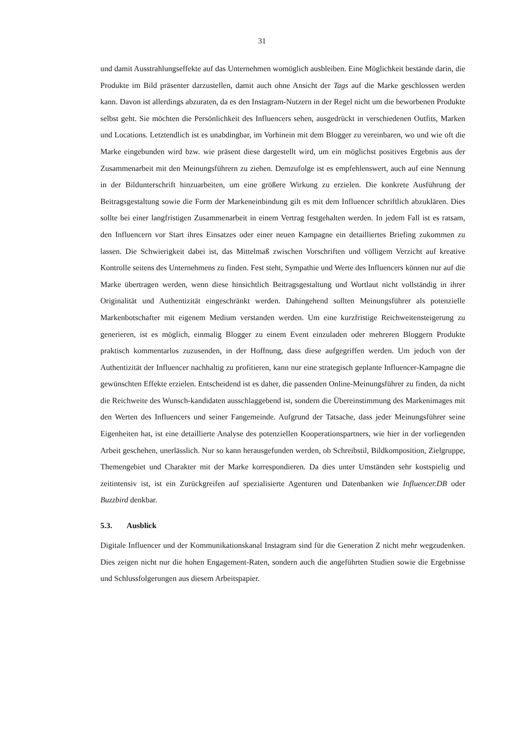31
und damit Ausstrahlungseffekte auf das Unternehmen womöglich ausbleiben. Eine Möglichkeit bestände darin, die Produkte im Bild präsenter darzustellen, damit auch ohne Ansicht der Tags auf die Marke geschlossen werden kann. Davon ist allerdings abzuraten, da es den Instagram-Nutzern in der Regel nicht um die beworbenen Produkte selbst geht. Sie möchten die Persönlichkeit des Influencers sehen, ausgedrückt in verschiedenen Outfits, Marken und Locations. Letztendlich ist es unabdingbar, im Vorhinein mit dem Blogger zu vereinbaren, wo und wie oft die Marke eingebunden wird bzw. wie präsent diese dargestellt wird, um ein möglichst positives Ergebnis aus der Zusammenarbeit mit den Meinungsführern zu ziehen. Demzufolge ist es empfehlenswert, auch auf eine Nennung in der Bildunterschrift hinzuarbeiten, um eine größere Wirkung zu erzielen. Die konkrete Ausführung der Beitragsgestaltung sowie die Form der Markeneinbindung gilt es mit dem Influencer schriftlich abzuklären. Dies sollte bei einer langfristigen Zusammenarbeit in einem Vertrag festgehalten werden. In jedem Fall ist es ratsam, den Influencern vor Start ihres Einsatzes oder einer neuen Kampagne ein detailliertes Briefing zukommen zu lassen. Die Schwierigkeit dabei ist, das Mittelmaß zwischen Vorschriften und völligem Verzicht auf kreative Kontrolle seitens des Unternehmens zu finden. Fest steht, Sympathie und Werte des Influencers können nur auf die Marke übertragen werden, wenn diese hinsichtlich Beitragsgestaltung und Wortlaut nicht vollständig in ihrer Originalität und Authentizität eingeschränkt werden. Dahingehend sollten Meinungsführer als potenzielle Markenbotschafter mit eigenem Medium verstanden werden. Um eine kurzfristige Reichweitensteigerung zu generieren, ist es möglich, einmalig Blogger zu einem Event einzuladen oder mehreren Bloggern Produkte praktisch kommentarlos zuzusenden, in der Hoffnung, dass diese aufgegriffen werden. Um jedoch von der Authentizität der Influencer nachhaltig zu profitieren, kann nur eine strategisch geplante Influencer-Kampagne die gewünschten Effekte erzielen. Entscheidend ist es daher, die passenden Online-Meinungsführer zu finden, da nicht die Reichweite des Wunsch-kandidaten ausschlaggebend ist, sondern die Übereinstimmung des Markenimages mit den Werten des Influencers und seiner Fangemeinde. Aufgrund der Tatsache, dass jeder Meinungsführer seine Eigenheiten hat, ist eine detaillierte Analyse des potenziellen Kooperationspartners, wie hier in der vorliegenden Arbeit geschehen, unerlässlich. Nur so kann herausgefunden werden, ob Schreibstil, Bildkomposition, Zielgruppe, Themengebiet und Charakter mit der Marke korrespondieren. Da dies unter Umständen sehr kostspielig und zeitintensiv ist, ist ein Zurückgreifen auf spezialisierte Agenturen und Datenbanken wie Influencer.DB oder Buzzbird denkbar.
5.3. Ausblick
Digitale Influencer und der Kommunikationskanal Instagram sind für die Generation Z nicht mehr wegzudenken. Dies zeigen nicht nur die hohen Engagement-Raten, sondern auch die angeführten Studien sowie die Ergebnisse und Schlussfolgerungen aus diesem Arbeitspapier.